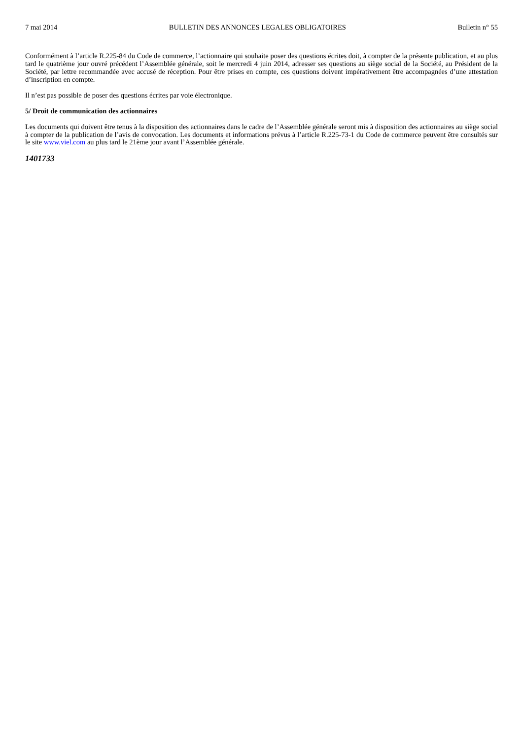7 mai 2014 BULLETIN DES ANNONCES LEGALES OBLIGATOIRES Bulletin n° 55
Conformément à l’article R.225-84 du Code de commerce, l’actionnaire qui souhaite poser des questions écrites doit, à compter de la présente publication, et au plus tard le quatrième jour ouvré précédent l’Assemblée générale, soit le mercredi 4 juin 2014, adresser ses questions au siège social de la Société, au Président de la Société, par lettre recommandée avec accusé de réception. Pour être prises en compte, ces questions doivent impérativement être accompagnées d’une attestation d’inscription en compte.
Il n’est pas possible de poser des questions écrites par voie électronique.
5/ Droit de communication des actionnaires
Les documents qui doivent être tenus à la disposition des actionnaires dans le cadre de l’Assemblée générale seront mis à disposition des actionnaires au siège social à compter de la publication de l’avis de convocation. Les documents et informations prévus à l’article R.225-73-1 du Code de commerce peuvent être consultés sur le site www.viel.com au plus tard le 21ème jour avant l’Assemblée générale.
1401733